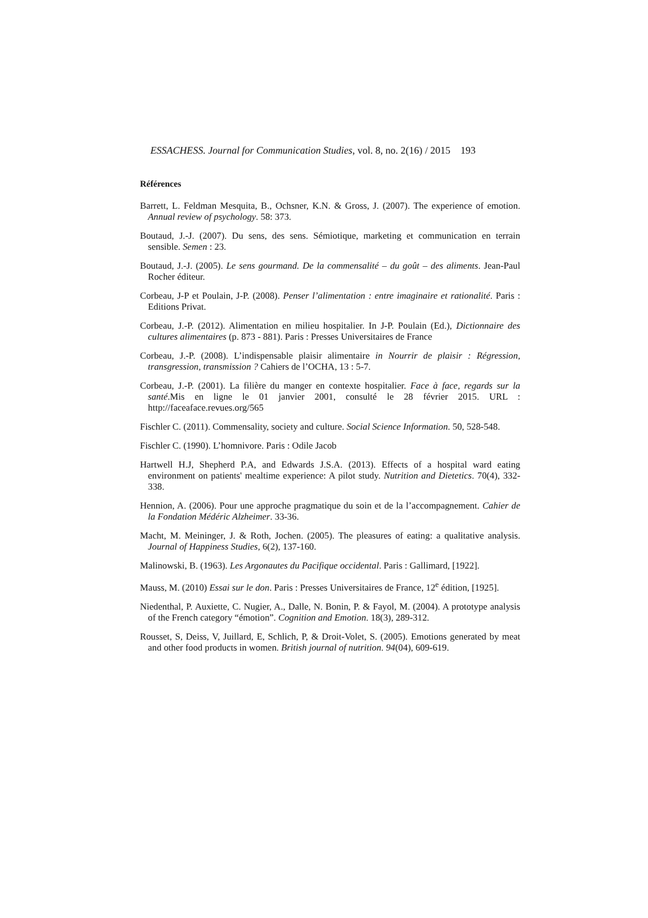ESSACHESS. Journal for Communication Studies, vol. 8, no. 2(16) / 2015 193
Références
Barrett, L. Feldman Mesquita, B., Ochsner, K.N. & Gross, J. (2007). The experience of emotion. Annual review of psychology. 58: 373.
Boutaud, J.-J. (2007). Du sens, des sens. Sémiotique, marketing et communication en terrain sensible. Semen : 23.
Boutaud, J.-J. (2005). Le sens gourmand. De la commensalité – du goût – des aliments. Jean-Paul Rocher éditeur.
Corbeau, J-P et Poulain, J-P. (2008). Penser l’alimentation : entre imaginaire et rationalité. Paris : Editions Privat.
Corbeau, J.-P. (2012). Alimentation en milieu hospitalier. In J-P. Poulain (Ed.), Dictionnaire des cultures alimentaires (p. 873 - 881). Paris : Presses Universitaires de France
Corbeau, J.-P. (2008). L’indispensable plaisir alimentaire in Nourrir de plaisir : Régression, transgression, transmission ? Cahiers de l’OCHA, 13 : 5-7.
Corbeau, J.-P. (2001). La filière du manger en contexte hospitalier. Face à face, regards sur la santé.Mis en ligne le 01 janvier 2001, consulté le 28 février 2015. URL : http://faceaface.revues.org/565
Fischler C. (2011). Commensality, society and culture. Social Science Information. 50, 528-548.
Fischler C. (1990). L’homnivore. Paris : Odile Jacob
Hartwell H.J, Shepherd P.A, and Edwards J.S.A. (2013). Effects of a hospital ward eating environment on patients' mealtime experience: A pilot study. Nutrition and Dietetics. 70(4), 332-338.
Hennion, A. (2006). Pour une approche pragmatique du soin et de la l’accompagnement. Cahier de la Fondation Médéric Alzheimer. 33-36.
Macht, M. Meininger, J. & Roth, Jochen. (2005). The pleasures of eating: a qualitative analysis. Journal of Happiness Studies, 6(2), 137-160.
Malinowski, B. (1963). Les Argonautes du Pacifique occidental. Paris : Gallimard, [1922].
Mauss, M. (2010) Essai sur le don. Paris : Presses Universitaires de France, 12<sup>e</sup> édition, [1925].
Niedenthal, P. Auxiette, C. Nugier, A., Dalle, N. Bonin, P. & Fayol, M. (2004). A prototype analysis of the French category “émotion”. Cognition and Emotion. 18(3), 289-312.
Rousset, S, Deiss, V, Juillard, E, Schlich, P, & Droit-Volet, S. (2005). Emotions generated by meat and other food products in women. British journal of nutrition. 94(04), 609-619.